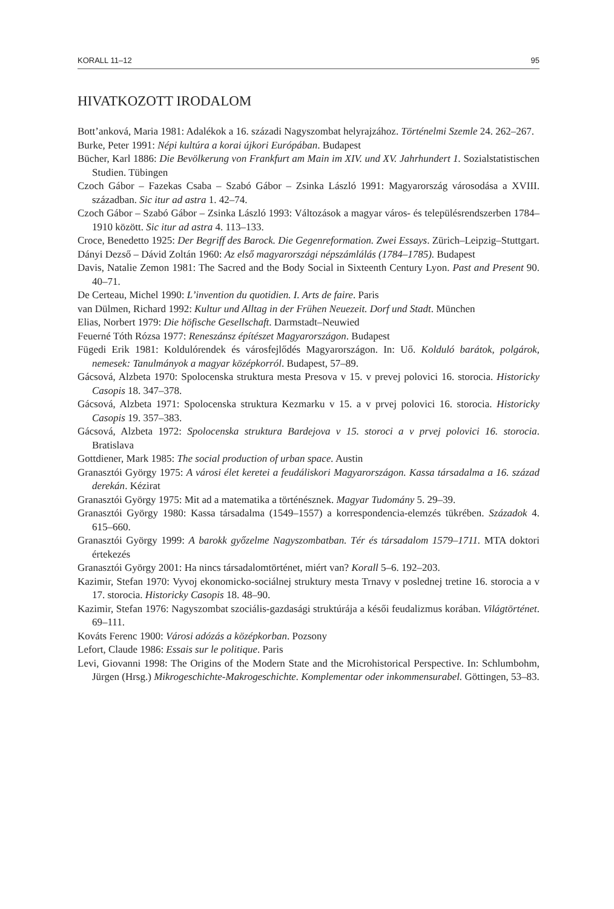KORALL 11–12 95
HIVATKOZOTT IRODALOM
Bott’anková, Maria 1981: Adalékok a 16. századi Nagyszombat helyrajzához. Történelmi Szemle 24. 262–267.
Burke, Peter 1991: Népi kultúra a korai újkori Európában. Budapest
Bücher, Karl 1886: Die Bevölkerung von Frankfurt am Main im XIV. und XV. Jahrhundert 1. Sozialstatistischen Studien. Tübingen
Czoch Gábor – Fazekas Csaba – Szabó Gábor – Zsinka László 1991: Magyarország városodása a XVIII. században. Sic itur ad astra 1. 42–74.
Czoch Gábor – Szabó Gábor – Zsinka László 1993: Változások a magyar város- és településrendszerben 1784–1910 között. Sic itur ad astra 4. 113–133.
Croce, Benedetto 1925: Der Begriff des Barock. Die Gegenreformation. Zwei Essays. Zürich–Leipzig–Stuttgart.
Dányi Dezső – Dávid Zoltán 1960: Az első magyarországi népszámlálás (1784–1785). Budapest
Davis, Natalie Zemon 1981: The Sacred and the Body Social in Sixteenth Century Lyon. Past and Present 90. 40–71.
De Certeau, Michel 1990: L’invention du quotidien. I. Arts de faire. Paris
van Dülmen, Richard 1992: Kultur und Alltag in der Frühen Neuezeit. Dorf und Stadt. München
Elias, Norbert 1979: Die höfische Gesellschaft. Darmstadt–Neuwied
Feuerné Tóth Rózsa 1977: Reneszánsz építészet Magyarországon. Budapest
Fügedi Erik 1981: Koldulórendek és városfejlődés Magyarországon. In: Uő. Kolduló barátok, polgárok, nemesek: Tanulmányok a magyar középkorról. Budapest, 57–89.
Gácsová, Alzbeta 1970: Spolocenska struktura mesta Presova v 15. v prevej polovici 16. storocia. Historicky Casopis 18. 347–378.
Gácsová, Alzbeta 1971: Spolocenska struktura Kezmarku v 15. a v prvej polovici 16. storocia. Historicky Casopis 19. 357–383.
Gácsová, Alzbeta 1972: Spolocenska struktura Bardejova v 15. storoci a v prvej polovici 16. storocia. Bratislava
Gottdiener, Mark 1985: The social production of urban space. Austin
Granasztói György 1975: A városi élet keretei a feudáliskori Magyarországon. Kassa társadalma a 16. század derekán. Kézirat
Granasztói György 1975: Mit ad a matematika a történésznek. Magyar Tudomány 5. 29–39.
Granasztói György 1980: Kassa társadalma (1549–1557) a korrespondencia-elemzés tükrében. Századok 4. 615–660.
Granasztói György 1999: A barokk győzelme Nagyszombatban. Tér és társadalom 1579–1711. MTA doktori értekezés
Granasztói György 2001: Ha nincs társadalomtörténet, miért van? Korall 5–6. 192–203.
Kazimir, Stefan 1970: Vyvoj ekonomicko-sociálnej struktury mesta Trnavy v poslednej tretine 16. storocia a v 17. storocia. Historicky Casopis 18. 48–90.
Kazimir, Stefan 1976: Nagyszombat szociális-gazdasági struktúrája a késői feudalizmus korában. Világtörténet. 69–111.
Kováts Ferenc 1900: Városi adózás a középkorban. Pozsony
Lefort, Claude 1986: Essais sur le politique. Paris
Levi, Giovanni 1998: The Origins of the Modern State and the Microhistorical Perspective. In: Schlumbohm, Jürgen (Hrsg.) Mikrogeschichte-Makrogeschichte. Komplementar oder inkommensurabel. Göttingen, 53–83.